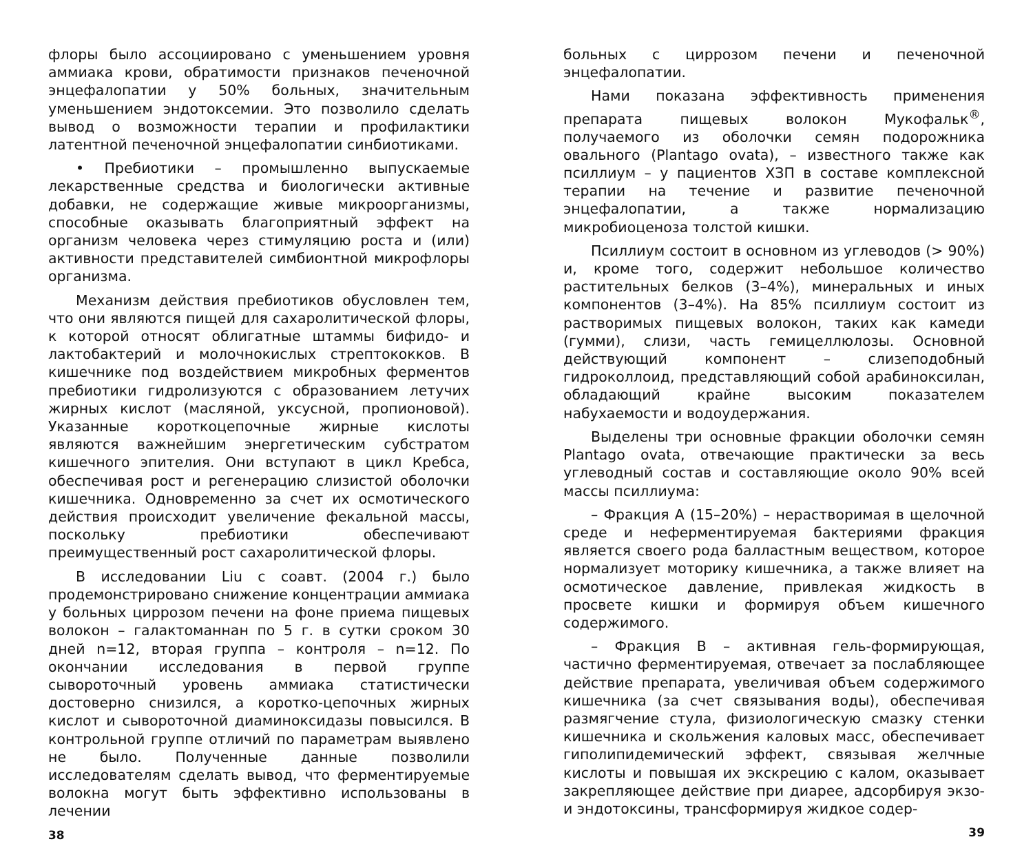флоры было ассоциировано с уменьшением уровня аммиака крови, обратимости признаков печеночной энцефалопатии у 50% больных, значительным уменьшением эндотоксемии. Это позволило сделать вывод о возможности терапии и профилактики латентной печеночной энцефалопатии синбиотиками.
• Пребиотики – промышленно выпускаемые лекарственные средства и биологически активные добавки, не содержащие живые микроорганизмы, способные оказывать благоприятный эффект на организм человека через стимуляцию роста и (или) активности представителей симбионтной микрофлоры организма.
Механизм действия пребиотиков обусловлен тем, что они являются пищей для сахаролитической флоры, к которой относят облигатные штаммы бифидо- и лактобактерий и молочнокислых стрептококков. В кишечнике под воздействием микробных ферментов пребиотики гидролизуются с образованием летучих жирных кислот (масляной, уксусной, пропионовой). Указанные короткоцепочные жирные кислоты являются важнейшим энергетическим субстратом кишечного эпителия. Они вступают в цикл Кребса, обеспечивая рост и регенерацию слизистой оболочки кишечника. Одновременно за счет их осмотического действия происходит увеличение фекальной массы, поскольку пребиотики обеспечивают преимущественный рост сахаролитической флоры.
В исследовании Liu с соавт. (2004 г.) было продемонстрировано снижение концентрации аммиака у больных циррозом печени на фоне приема пищевых волокон – галактоманнан по 5 г. в сутки сроком 30 дней n=12, вторая группа – контроля – n=12. По окончании исследования в первой группе сывороточный уровень аммиака статистически достоверно снизился, а коротко-цепочных жирных кислот и сывороточной диаминоксидазы повысился. В контрольной группе отличий по параметрам выявлено не было. Полученные данные позволили исследователям сделать вывод, что ферментируемые волокна могут быть эффективно использованы в лечении
38
больных с циррозом печени и печеночной энцефалопатии.
Нами показана эффективность применения препарата пищевых волокон Мукофальк<sup>®</sup>, получаемого из оболочки семян подорожника овального (Plantago ovata), – известного также как псиллиум – у пациентов ХЗП в составе комплексной терапии на течение и развитие печеночной энцефалопатии, а также нормализацию микробиоценоза толстой кишки.
Псиллиум состоит в основном из углеводов (> 90%) и, кроме того, содержит небольшое количество растительных белков (3–4%), минеральных и иных компонентов (3–4%). На 85% псиллиум состоит из растворимых пищевых волокон, таких как камеди (гумми), слизи, часть гемицеллюлозы. Основной действующий компонент – слизеподобный гидроколлоид, представляющий собой арабиноксилан, обладающий крайне высоким показателем набухаемости и водоудержания.
Выделены три основные фракции оболочки семян Plantago ovata, отвечающие практически за весь углеводный состав и составляющие около 90% всей массы псиллиума:
– Фракция А (15–20%) – нерастворимая в щелочной среде и неферментируемая бактериями фракция является своего рода балластным веществом, которое нормализует моторику кишечника, а также влияет на осмотическое давление, привлекая жидкость в просвете кишки и формируя объем кишечного содержимого.
– Фракция В – активная гель-формирующая, частично ферментируемая, отвечает за послабляющее действие препарата, увеличивая объем содержимого кишечника (за счет связывания воды), обеспечивая размягчение стула, физиологическую смазку стенки кишечника и скольжения каловых масс, обеспечивает гиполипидемический эффект, связывая желчные кислоты и повышая их экскрецию с калом, оказывает закрепляющее действие при диарее, адсорбируя экзо- и эндотоксины, трансформируя жидкое содер-
39